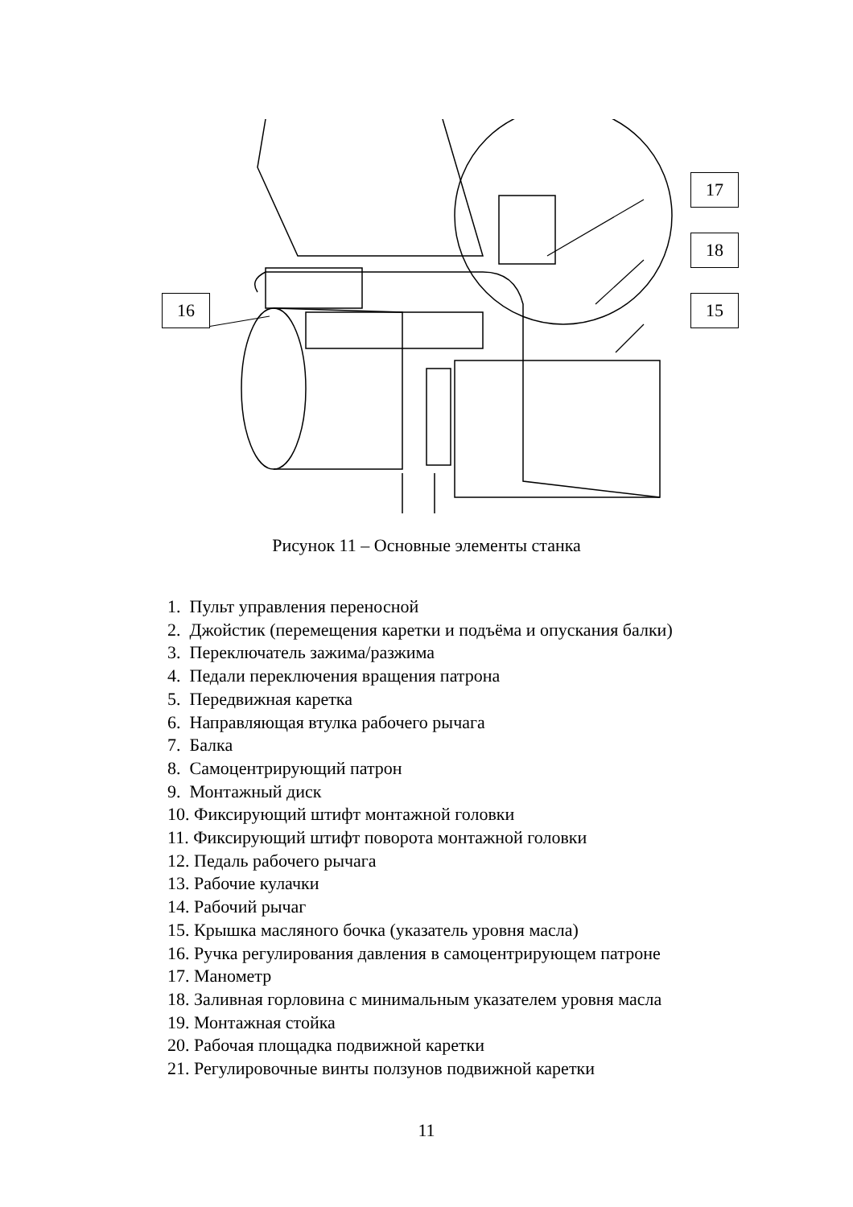16
17
18
15
Рисунок 11 – Основные элементы станка
1. Пульт управления переносной
2. Джойстик (перемещения каретки и подъёма и опускания балки)
3. Переключатель зажима/разжима
4. Педали переключения вращения патрона
5. Передвижная каретка
6. Направляющая втулка рабочего рычага
7. Балка
8. Самоцентрирующий патрон
9. Монтажный диск
10. Фиксирующий штифт монтажной головки
11. Фиксирующий штифт поворота монтажной головки
12. Педаль рабочего рычага
13. Рабочие кулачки
14. Рабочий рычаг
15. Крышка масляного бочка (указатель уровня масла)
16. Ручка регулирования давления в самоцентрирующем патроне
17. Манометр
18. Заливная горловина с минимальным указателем уровня масла
19. Монтажная стойка
20. Рабочая площадка подвижной каретки
21. Регулировочные винты ползунов подвижной каретки
11